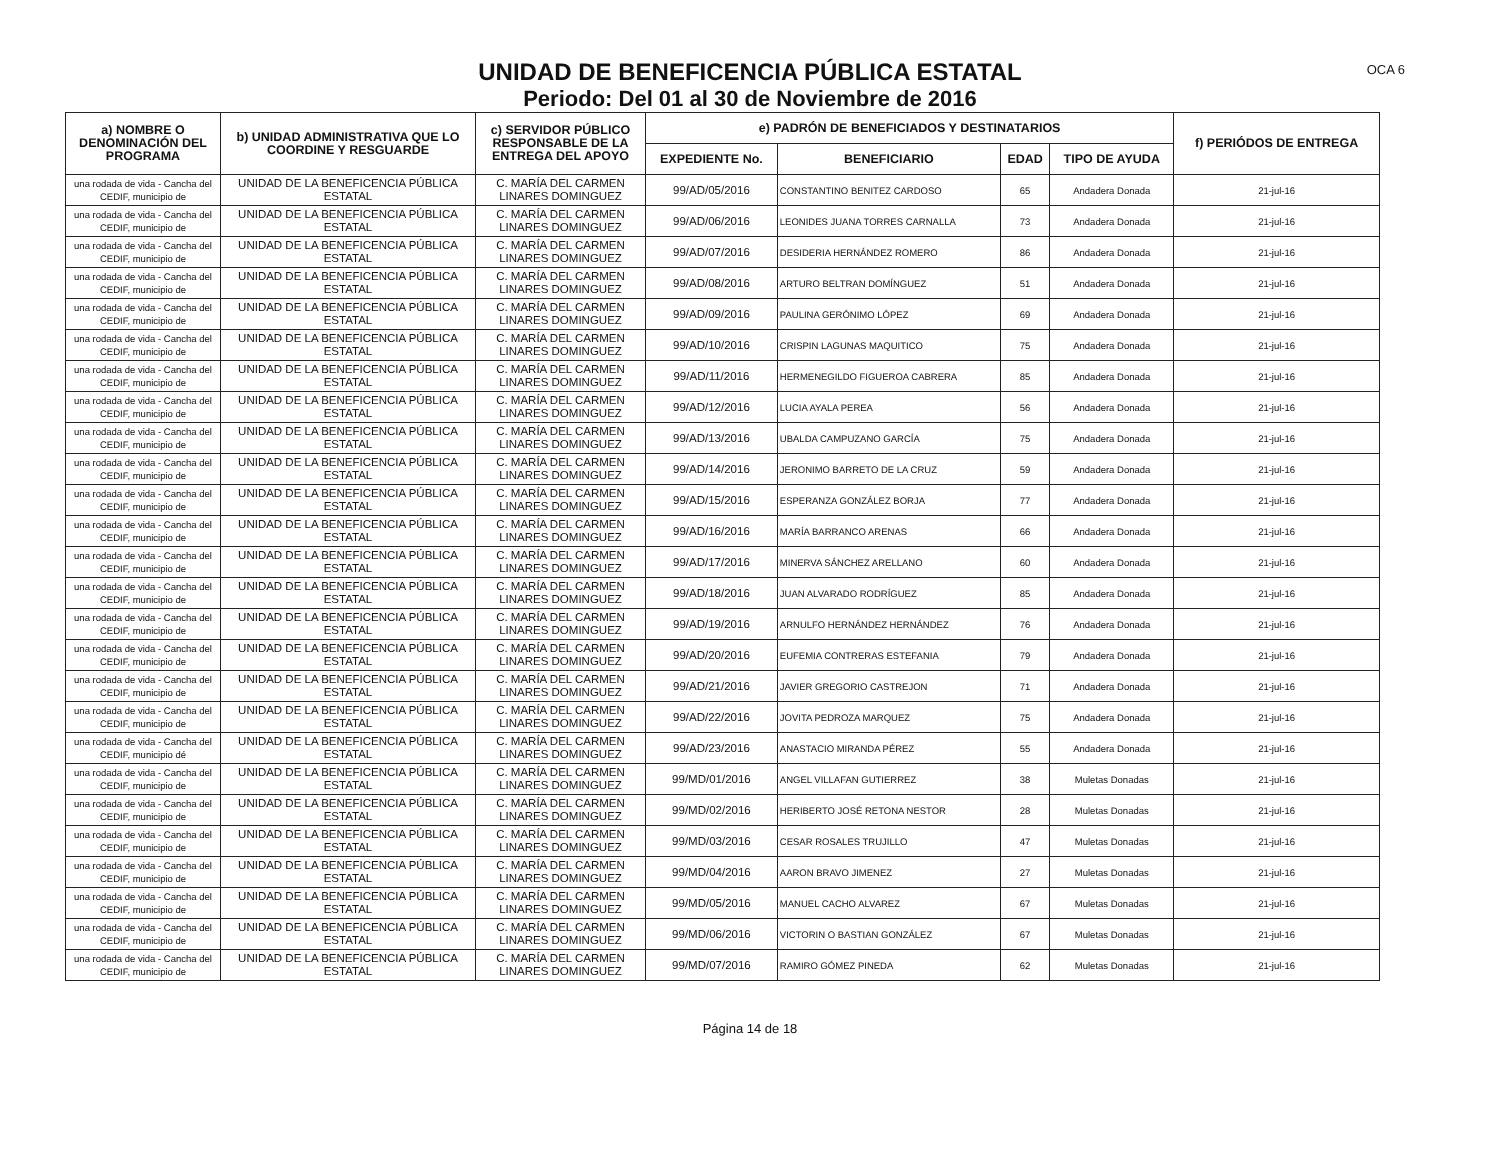OCA 6
UNIDAD DE BENEFICENCIA PÚBLICA ESTATAL
Periodo: Del 01 al 30 de Noviembre de 2016
| a) NOMBRE O DENOMINACIÓN DEL PROGRAMA | b) UNIDAD ADMINISTRATIVA QUE LO COORDINE Y RESGUARDE | c) SERVIDOR PÚBLICO RESPONSABLE DE LA ENTREGA DEL APOYO | e) PADRÓN DE BENEFICIADOS Y DESTINATARIOS | | | | f) PERIÓDOS DE ENTREGA |
| --- | --- | --- | --- | --- | --- | --- | --- |
| | | | EXPEDIENTE No. | BENEFICIARIO | EDAD | TIPO DE AYUDA | |
| una rodada de vida - Cancha del CEDIF, municipio de | UNIDAD DE LA BENEFICENCIA PÚBLICA ESTATAL | C. MARÍA DEL CARMEN LINARES DOMINGUEZ | 99/AD/05/2016 | CONSTANTINO BENITEZ CARDOSO | 65 | Andadera Donada | 21-jul-16 |
| una rodada de vida - Cancha del CEDIF, municipio de | UNIDAD DE LA BENEFICENCIA PÚBLICA ESTATAL | C. MARÍA DEL CARMEN LINARES DOMINGUEZ | 99/AD/06/2016 | LEONIDES JUANA TORRES CARNALLA | 73 | Andadera Donada | 21-jul-16 |
| una rodada de vida - Cancha del CEDIF, municipio de | UNIDAD DE LA BENEFICENCIA PÚBLICA ESTATAL | C. MARÍA DEL CARMEN LINARES DOMINGUEZ | 99/AD/07/2016 | DESIDERIA HERNÁNDEZ ROMERO | 86 | Andadera Donada | 21-jul-16 |
| una rodada de vida - Cancha del CEDIF, municipio de | UNIDAD DE LA BENEFICENCIA PÚBLICA ESTATAL | C. MARÍA DEL CARMEN LINARES DOMINGUEZ | 99/AD/08/2016 | ARTURO BELTRAN DOMÍNGUEZ | 51 | Andadera Donada | 21-jul-16 |
| una rodada de vida - Cancha del CEDIF, municipio de | UNIDAD DE LA BENEFICENCIA PÚBLICA ESTATAL | C. MARÍA DEL CARMEN LINARES DOMINGUEZ | 99/AD/09/2016 | PAULINA GERÓNIMO LÓPEZ | 69 | Andadera Donada | 21-jul-16 |
| una rodada de vida - Cancha del CEDIF, municipio de | UNIDAD DE LA BENEFICENCIA PÚBLICA ESTATAL | C. MARÍA DEL CARMEN LINARES DOMINGUEZ | 99/AD/10/2016 | CRISPIN LAGUNAS MAQUITICO | 75 | Andadera Donada | 21-jul-16 |
| una rodada de vida - Cancha del CEDIF, municipio de | UNIDAD DE LA BENEFICENCIA PÚBLICA ESTATAL | C. MARÍA DEL CARMEN LINARES DOMINGUEZ | 99/AD/11/2016 | HERMENEGILDO FIGUEROA CABRERA | 85 | Andadera Donada | 21-jul-16 |
| una rodada de vida - Cancha del CEDIF, municipio de | UNIDAD DE LA BENEFICENCIA PÚBLICA ESTATAL | C. MARÍA DEL CARMEN LINARES DOMINGUEZ | 99/AD/12/2016 | LUCIA AYALA PEREA | 56 | Andadera Donada | 21-jul-16 |
| una rodada de vida - Cancha del CEDIF, municipio de | UNIDAD DE LA BENEFICENCIA PÚBLICA ESTATAL | C. MARÍA DEL CARMEN LINARES DOMINGUEZ | 99/AD/13/2016 | UBALDA CAMPUZANO GARCÍA | 75 | Andadera Donada | 21-jul-16 |
| una rodada de vida - Cancha del CEDIF, municipio de | UNIDAD DE LA BENEFICENCIA PÚBLICA ESTATAL | C. MARÍA DEL CARMEN LINARES DOMINGUEZ | 99/AD/14/2016 | JERONIMO BARRETO DE LA CRUZ | 59 | Andadera Donada | 21-jul-16 |
| una rodada de vida - Cancha del CEDIF, municipio de | UNIDAD DE LA BENEFICENCIA PÚBLICA ESTATAL | C. MARÍA DEL CARMEN LINARES DOMINGUEZ | 99/AD/15/2016 | ESPERANZA GONZÁLEZ BORJA | 77 | Andadera Donada | 21-jul-16 |
| una rodada de vida - Cancha del CEDIF, municipio de | UNIDAD DE LA BENEFICENCIA PÚBLICA ESTATAL | C. MARÍA DEL CARMEN LINARES DOMINGUEZ | 99/AD/16/2016 | MARÍA BARRANCO ARENAS | 66 | Andadera Donada | 21-jul-16 |
| una rodada de vida - Cancha del CEDIF, municipio de | UNIDAD DE LA BENEFICENCIA PÚBLICA ESTATAL | C. MARÍA DEL CARMEN LINARES DOMINGUEZ | 99/AD/17/2016 | MINERVA SÁNCHEZ ARELLANO | 60 | Andadera Donada | 21-jul-16 |
| una rodada de vida - Cancha del CEDIF, municipio de | UNIDAD DE LA BENEFICENCIA PÚBLICA ESTATAL | C. MARÍA DEL CARMEN LINARES DOMINGUEZ | 99/AD/18/2016 | JUAN ALVARADO RODRÍGUEZ | 85 | Andadera Donada | 21-jul-16 |
| una rodada de vida - Cancha del CEDIF, municipio de | UNIDAD DE LA BENEFICENCIA PÚBLICA ESTATAL | C. MARÍA DEL CARMEN LINARES DOMINGUEZ | 99/AD/19/2016 | ARNULFO HERNÁNDEZ HERNÁNDEZ | 76 | Andadera Donada | 21-jul-16 |
| una rodada de vida - Cancha del CEDIF, municipio de | UNIDAD DE LA BENEFICENCIA PÚBLICA ESTATAL | C. MARÍA DEL CARMEN LINARES DOMINGUEZ | 99/AD/20/2016 | EUFEMIA CONTRERAS ESTEFANIA | 79 | Andadera Donada | 21-jul-16 |
| una rodada de vida - Cancha del CEDIF, municipio de | UNIDAD DE LA BENEFICENCIA PÚBLICA ESTATAL | C. MARÍA DEL CARMEN LINARES DOMINGUEZ | 99/AD/21/2016 | JAVIER GREGORIO CASTREJON | 71 | Andadera Donada | 21-jul-16 |
| una rodada de vida - Cancha del CEDIF, municipio de | UNIDAD DE LA BENEFICENCIA PÚBLICA ESTATAL | C. MARÍA DEL CARMEN LINARES DOMINGUEZ | 99/AD/22/2016 | JOVITA PEDROZA MARQUEZ | 75 | Andadera Donada | 21-jul-16 |
| una rodada de vida - Cancha del CEDIF, municipio dé | UNIDAD DE LA BENEFICENCIA PÚBLICA ESTATAL | C. MARÍA DEL CARMEN LINARES DOMINGUEZ | 99/AD/23/2016 | ANASTACIO MIRANDA PÉREZ | 55 | Andadera Donada | 21-jul-16 |
| una rodada de vida - Cancha del CEDIF, municipio de | UNIDAD DE LA BENEFICENCIA PÚBLICA ESTATAL | C. MARÍA DEL CARMEN LINARES DOMINGUEZ | 99/MD/01/2016 | ANGEL VILLAFAN GUTIERREZ | 38 | Muletas Donadas | 21-jul-16 |
| una rodada de vida - Cancha del CEDIF, municipio de | UNIDAD DE LA BENEFICENCIA PÚBLICA ESTATAL | C. MARÍA DEL CARMEN LINARES DOMINGUEZ | 99/MD/02/2016 | HERIBERTO JOSÉ RETONA NESTOR | 28 | Muletas Donadas | 21-jul-16 |
| una rodada de vida - Cancha del CEDIF, municipio de | UNIDAD DE LA BENEFICENCIA PÚBLICA ESTATAL | C. MARÍA DEL CARMEN LINARES DOMINGUEZ | 99/MD/03/2016 | CESAR ROSALES TRUJILLO | 47 | Muletas Donadas | 21-jul-16 |
| una rodada de vida - Cancha del CEDIF, municipio de | UNIDAD DE LA BENEFICENCIA PÚBLICA ESTATAL | C. MARÍA DEL CARMEN LINARES DOMINGUEZ | 99/MD/04/2016 | AARON BRAVO JIMENEZ | 27 | Muletas Donadas | 21-jul-16 |
| una rodada de vida - Cancha del CEDIF, municipio de | UNIDAD DE LA BENEFICENCIA PÚBLICA ESTATAL | C. MARÍA DEL CARMEN LINARES DOMINGUEZ | 99/MD/05/2016 | MANUEL CACHO ALVAREZ | 67 | Muletas Donadas | 21-jul-16 |
| una rodada de vida - Cancha del CEDIF, municipio de | UNIDAD DE LA BENEFICENCIA PÚBLICA ESTATAL | C. MARÍA DEL CARMEN LINARES DOMINGUEZ | 99/MD/06/2016 | VICTORIN O BASTIAN GONZÁLEZ | 67 | Muletas Donadas | 21-jul-16 |
| una rodada de vida - Cancha del CEDIF, municipio de | UNIDAD DE LA BENEFICENCIA PÚBLICA ESTATAL | C. MARÍA DEL CARMEN LINARES DOMINGUEZ | 99/MD/07/2016 | RAMIRO GÓMEZ PINEDA | 62 | Muletas Donadas | 21-jul-16 |
Página 14 de 18